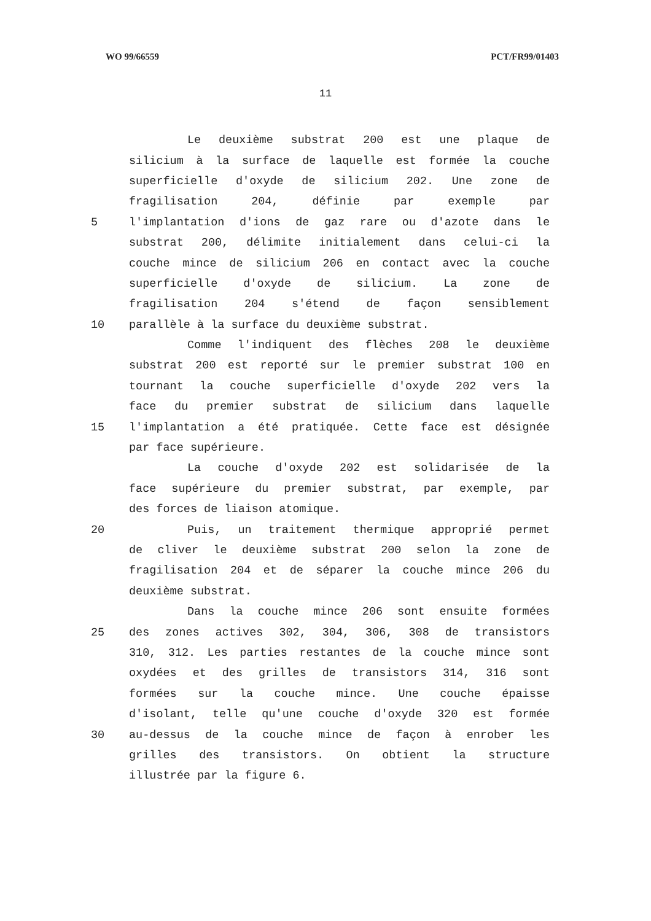WO 99/66559 PCT/FR99/01403
11
Le deuxième substrat 200 est une plaque de
silicium à la surface de laquelle est formée la couche
superficielle d'oxyde de silicium 202. Une zone de
fragilisation 204, définie par exemple par
5 l'implantation d'ions de gaz rare ou d'azote dans le
substrat 200, délimite initialement dans celui-ci la
couche mince de silicium 206 en contact avec la couche
superficielle d'oxyde de silicium. La zone de
fragilisation 204 s'étend de façon sensiblement
10 parallèle à la surface du deuxième substrat.
Comme l'indiquent des flèches 208 le deuxième
substrat 200 est reporté sur le premier substrat 100 en
tournant la couche superficielle d'oxyde 202 vers la
face du premier substrat de silicium dans laquelle
15 l'implantation a été pratiquée. Cette face est désignée
par face supérieure.
La couche d'oxyde 202 est solidarisée de la
face supérieure du premier substrat, par exemple, par
des forces de liaison atomique.
20 Puis, un traitement thermique approprié permet
de cliver le deuxième substrat 200 selon la zone de
fragilisation 204 et de séparer la couche mince 206 du
deuxième substrat.
Dans la couche mince 206 sont ensuite formées
25 des zones actives 302, 304, 306, 308 de transistors
310, 312. Les parties restantes de la couche mince sont
oxydées et des grilles de transistors 314, 316 sont
formées sur la couche mince. Une couche épaisse
d'isolant, telle qu'une couche d'oxyde 320 est formée
30 au-dessus de la couche mince de façon à enrober les
grilles des transistors. On obtient la structure
illustrée par la figure 6.